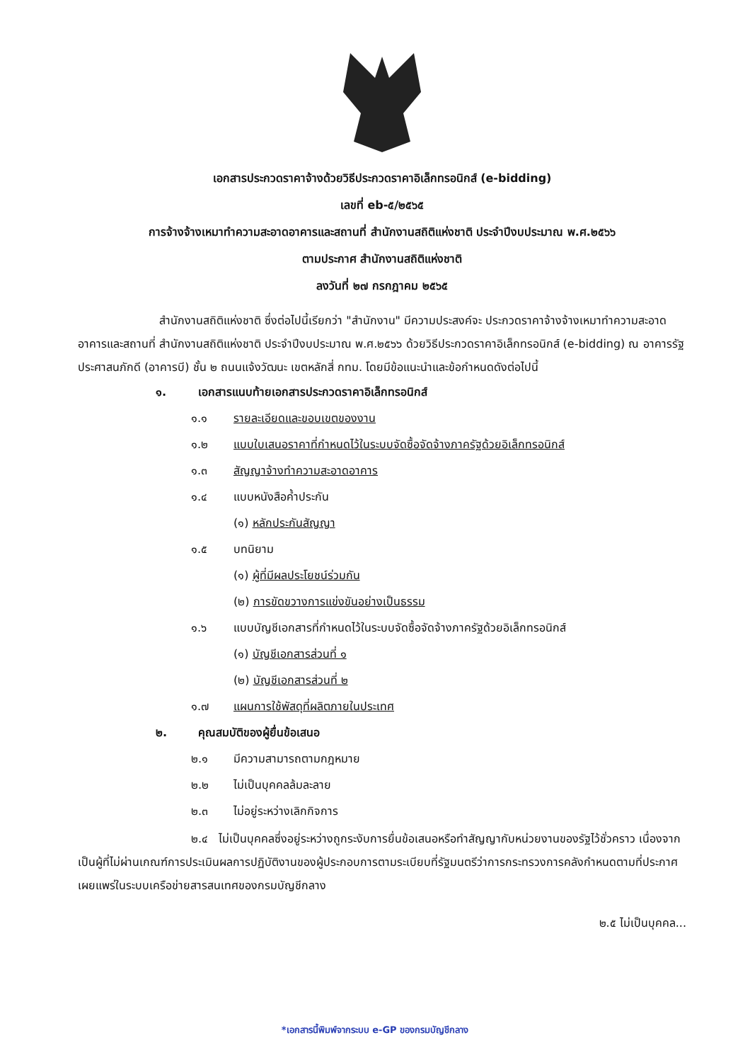เอกสารประกวดราคาจ้างด้วยวิธีประกวดราคาอิเล็กทรอนิกส์ (e-bidding)
เลขที่ eb-๕/๒๕๖๕
การจ้างจ้างเหมาทำความสะอาดอาคารและสถานที่ สำนักงานสถิติแห่งชาติ ประจำปีงบประมาณ พ.ศ.๒๕๖๖
ตามประกาศ สำนักงานสถิติแห่งชาติ
ลงวันที่ ๒๗ กรกฎาคม ๒๕๖๕
สำนักงานสถิติแห่งชาติ ซึ่งต่อไปนี้เรียกว่า "สำนักงาน" มีความประสงค์จะ ประกวดราคาจ้างจ้างเหมาทำความสะอาดอาคารและสถานที่ สำนักงานสถิติแห่งชาติ ประจำปีงบประมาณ พ.ศ.๒๕๖๖ ด้วยวิธีประกวดราคาอิเล็กทรอนิกส์ (e-bidding) ณ อาคารรัฐประศาสนภักดี (อาคารบี) ชั้น ๒ ถนนแจ้งวัฒนะ เขตหลักสี่ กทม. โดยมีข้อแนะนำและข้อกำหนดดังต่อไปนี้
๑. เอกสารแนบท้ายเอกสารประกวดราคาอิเล็กทรอนิกส์
๑.๑ รายละเอียดและขอบเขตของงาน
๑.๒ แบบใบเสนอราคาที่กำหนดไว้ในระบบจัดซื้อจัดจ้างภาครัฐด้วยอิเล็กทรอนิกส์
๑.๓ สัญญาจ้างทำความสะอาดอาคาร
๑.๔ แบบหนังสือค้ำประกัน
(๑) หลักประกันสัญญา
๑.๕ บทนิยาม
(๑) ผู้ที่มีผลประโยชน์ร่วมกัน
(๒) การขัดขวางการแข่งขันอย่างเป็นธรรม
๑.๖ แบบบัญชีเอกสารที่กำหนดไว้ในระบบจัดซื้อจัดจ้างภาครัฐด้วยอิเล็กทรอนิกส์
(๑) บัญชีเอกสารส่วนที่ ๑
(๒) บัญชีเอกสารส่วนที่ ๒
๑.๗ แผนการใช้พัสดุที่ผลิตภายในประเทศ
๒. คุณสมบัติของผู้ยื่นข้อเสนอ
๒.๑ มีความสามารถตามกฎหมาย
๒.๒ ไม่เป็นบุคคลล้มละลาย
๒.๓ ไม่อยู่ระหว่างเลิกกิจการ
๒.๔ ไม่เป็นบุคคลซึ่งอยู่ระหว่างถูกระงับการยื่นข้อเสนอหรือทำสัญญากับหน่วยงานของรัฐไว้ชั่วคราว เนื่องจากเป็นผู้ที่ไม่ผ่านเกณฑ์การประเมินผลการปฏิบัติงานของผู้ประกอบการตามระเบียบที่รัฐมนตรีว่าการกระทรวงการคลังกำหนดตามที่ประกาศเผยแพร่ในระบบเครือข่ายสารสนเทศของกรมบัญชีกลาง
๒.๕ ไม่เป็นบุคคล...
*เอกสารนี้พิมพ์จากระบบ e-GP ของกรมบัญชีกลาง